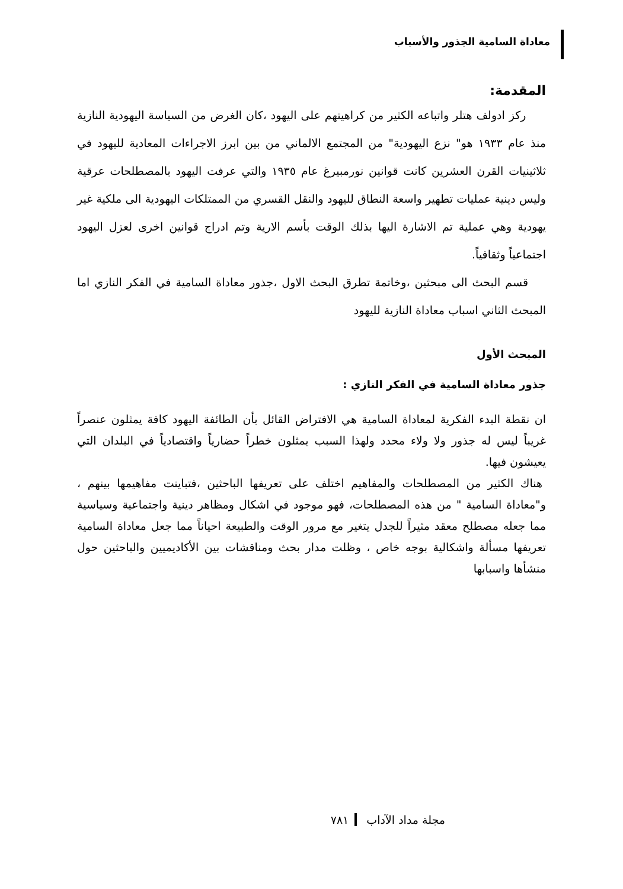معاداة السامية الجذور والأسباب
المقدمة:
ركز ادولف هتلر واتباعه الكثير من كراهيتهم على اليهود ،كان الغرض من السياسة اليهودية النازية منذ عام ١٩٣٣ هو" نزع اليهودية" من المجتمع الالماني من بين ابرز الاجراءات المعادية لليهود في ثلاثينيات القرن العشرين كانت قوانين نورمبيرغ عام ١٩٣٥ والتي عرفت اليهود بالمصطلحات عرقية وليس دينية عمليات تطهير واسعة النطاق لليهود والنقل القسري من الممتلكات اليهودية الى ملكية غير يهودية وهي عملية تم الاشارة اليها بذلك الوقت بأسم الارية وتم ادراج قوانين اخرى لعزل اليهود اجتماعياً وثقافياً.
قسم البحث الى مبحثين ،وخاتمة تطرق البحث الاول ،جذور معاداة السامية في الفكر النازي اما المبحث الثاني اسباب معاداة النازية لليهود
المبحث الأول
جذور معاداة السامية في الفكر النازي :
ان نقطة البدء الفكرية لمعاداة السامية هي الافتراض القائل بأن الطائفة اليهود كافة يمثلون عنصراً غريباً ليس له جذور ولا ولاء محدد ولهذا السبب يمثلون خطراً حضارياً واقتصادياً في البلدان التي يعيشون فيها.
هناك الكثير من المصطلحات والمفاهيم اختلف على تعريفها الباحثين ،فتباينت مفاهيمها بينهم ، و"معاداة السامية " من هذه المصطلحات، فهو موجود في اشكال ومظاهر دينية واجتماعية وسياسية مما جعله مصطلح معقد مثيراً للجدل يتغير مع مرور الوقت والطبيعة احياناً مما جعل معاداة السامية تعريفها مسألة واشكالية بوجه خاص ، وظلت مدار بحث ومناقشات بين الأكاديميين والباحثين حول منشأها واسبابها
مجلة مداد الآداب ٧٨١